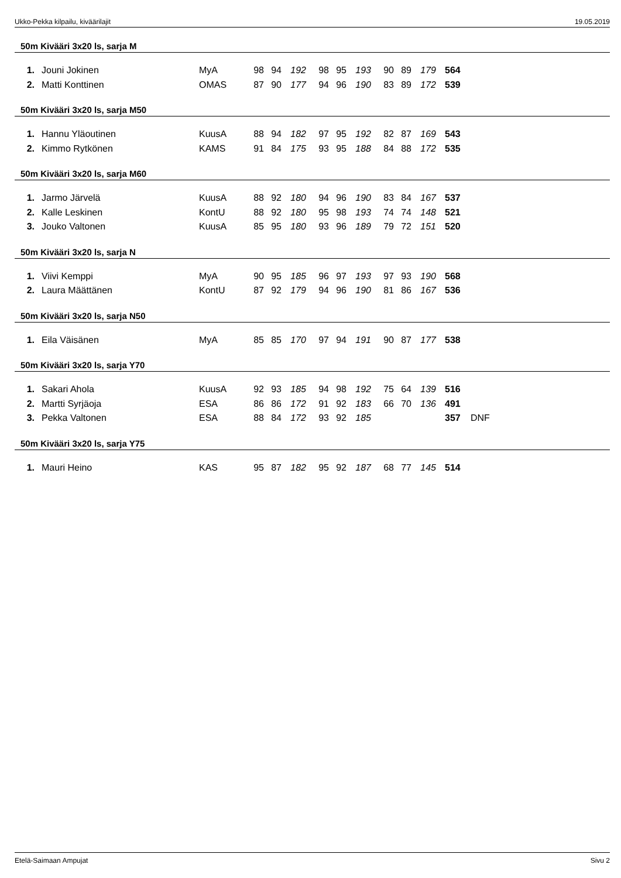Ukko-Pekka kilpailu, kiväärilajit 19.05.2019
50m Kivääri 3x20 ls, sarja M
| 1. | Jouni Jokinen | MyA | 98 | 94 | 192 | 98 | 95 | 193 | 90 | 89 | 179 | 564 | |
| 2. | Matti Konttinen | OMAS | 87 | 90 | 177 | 94 | 96 | 190 | 83 | 89 | 172 | 539 | |
50m Kivääri 3x20 ls, sarja M50
| 1. | Hannu Yläoutinen | KuusA | 88 | 94 | 182 | 97 | 95 | 192 | 82 | 87 | 169 | 543 |
| 2. | Kimmo Rytkönen | KAMS | 91 | 84 | 175 | 93 | 95 | 188 | 84 | 88 | 172 | 535 |
50m Kivääri 3x20 ls, sarja M60
| 1. | Jarmo Järvelä | KuusA | 88 | 92 | 180 | 94 | 96 | 190 | 83 | 84 | 167 | 537 |
| 2. | Kalle Leskinen | KontU | 88 | 92 | 180 | 95 | 98 | 193 | 74 | 74 | 148 | 521 |
| 3. | Jouko Valtonen | KuusA | 85 | 95 | 180 | 93 | 96 | 189 | 79 | 72 | 151 | 520 |
50m Kivääri 3x20 ls, sarja N
| 1. | Viivi Kemppi | MyA | 90 | 95 | 185 | 96 | 97 | 193 | 97 | 93 | 190 | 568 |
| 2. | Laura Määttänen | KontU | 87 | 92 | 179 | 94 | 96 | 190 | 81 | 86 | 167 | 536 |
50m Kivääri 3x20 ls, sarja N50
| 1. | Eila Väisänen | MyA | 85 | 85 | 170 | 97 | 94 | 191 | 90 | 87 | 177 | 538 |
50m Kivääri 3x20 ls, sarja Y70
| 1. | Sakari Ahola | KuusA | 92 | 93 | 185 | 94 | 98 | 192 | 75 | 64 | 139 | 516 | |
| 2. | Martti Syrjäoja | ESA | 86 | 86 | 172 | 91 | 92 | 183 | 66 | 70 | 136 | 491 | |
| 3. | Pekka Valtonen | ESA | 88 | 84 | 172 | 93 | 92 | 185 | | | | 357 | DNF |
50m Kivääri 3x20 ls, sarja Y75
| 1. | Mauri Heino | KAS | 95 | 87 | 182 | 95 | 92 | 187 | 68 | 77 | 145 | 514 |
Etelä-Saimaan Ampujat Sivu 2